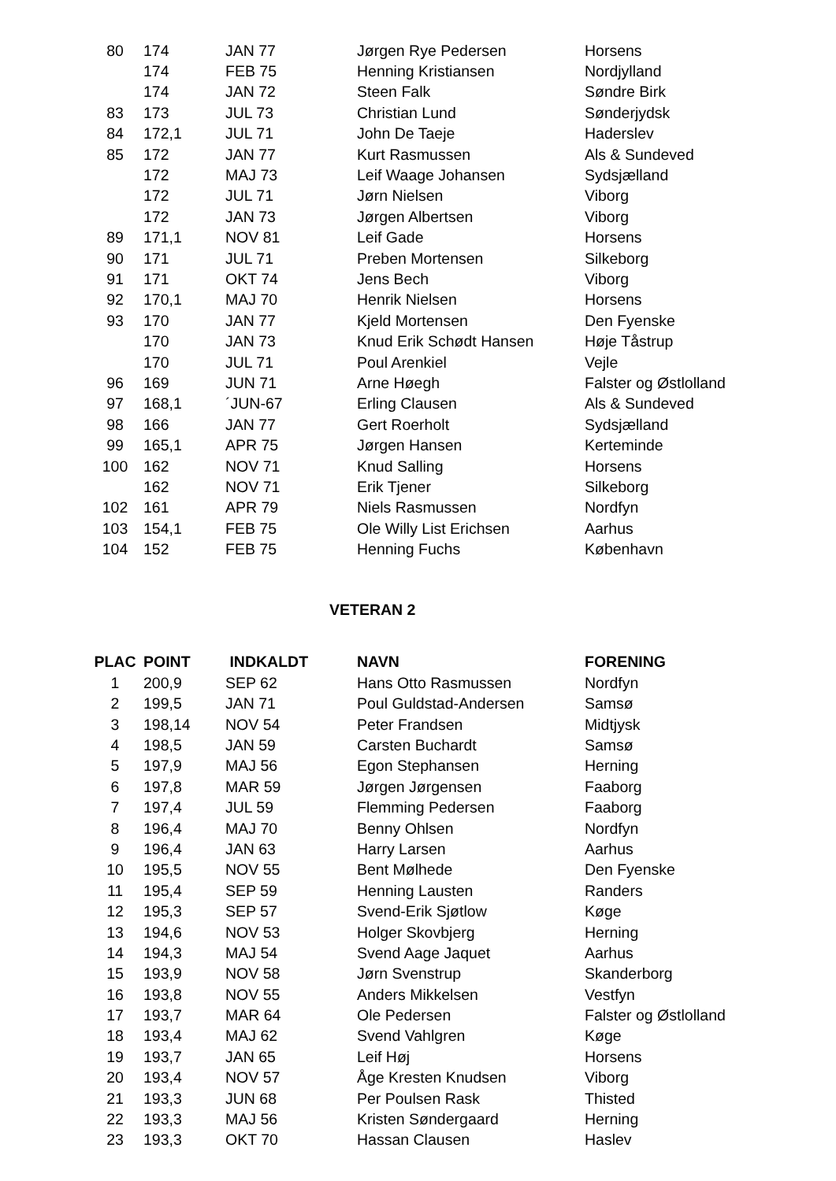| 80 | 174 | JAN 77 | Jørgen Rye Pedersen | Horsens |
| | 174 | FEB 75 | Henning Kristiansen | Nordjylland |
| | 174 | JAN 72 | Steen Falk | Søndre Birk |
| 83 | 173 | JUL 73 | Christian Lund | Sønderjydsk |
| 84 | 172,1 | JUL 71 | John De Taeje | Haderslev |
| 85 | 172 | JAN 77 | Kurt Rasmussen | Als & Sundeved |
| | 172 | MAJ 73 | Leif Waage Johansen | Sydsjælland |
| | 172 | JUL 71 | Jørn Nielsen | Viborg |
| | 172 | JAN 73 | Jørgen Albertsen | Viborg |
| 89 | 171,1 | NOV 81 | Leif Gade | Horsens |
| 90 | 171 | JUL 71 | Preben Mortensen | Silkeborg |
| 91 | 171 | OKT 74 | Jens Bech | Viborg |
| 92 | 170,1 | MAJ 70 | Henrik Nielsen | Horsens |
| 93 | 170 | JAN 77 | Kjeld Mortensen | Den Fyenske |
| | 170 | JAN 73 | Knud Erik Schødt Hansen | Høje Tåstrup |
| | 170 | JUL 71 | Poul Arenkiel | Vejle |
| 96 | 169 | JUN 71 | Arne Høegh | Falster og Østlolland |
| 97 | 168,1 | ´JUN-67 | Erling Clausen | Als & Sundeved |
| 98 | 166 | JAN 77 | Gert Roerholt | Sydsjælland |
| 99 | 165,1 | APR 75 | Jørgen Hansen | Kerteminde |
| 100 | 162 | NOV 71 | Knud Salling | Horsens |
| | 162 | NOV 71 | Erik Tjener | Silkeborg |
| 102 | 161 | APR 79 | Niels Rasmussen | Nordfyn |
| 103 | 154,1 | FEB 75 | Ole Willy List Erichsen | Aarhus |
| 104 | 152 | FEB 75 | Henning Fuchs | København |
VETERAN 2
| PLAC | POINT | INDKALDT | NAVN | FORENING |
| --- | --- | --- | --- | --- |
| 1 | 200,9 | SEP 62 | Hans Otto Rasmussen | Nordfyn |
| 2 | 199,5 | JAN 71 | Poul Guldstad-Andersen | Samsø |
| 3 | 198,14 | NOV 54 | Peter Frandsen | Midtjysk |
| 4 | 198,5 | JAN 59 | Carsten Buchardt | Samsø |
| 5 | 197,9 | MAJ 56 | Egon Stephansen | Herning |
| 6 | 197,8 | MAR 59 | Jørgen Jørgensen | Faaborg |
| 7 | 197,4 | JUL 59 | Flemming Pedersen | Faaborg |
| 8 | 196,4 | MAJ 70 | Benny Ohlsen | Nordfyn |
| 9 | 196,4 | JAN 63 | Harry Larsen | Aarhus |
| 10 | 195,5 | NOV 55 | Bent Mølhede | Den Fyenske |
| 11 | 195,4 | SEP 59 | Henning Lausten | Randers |
| 12 | 195,3 | SEP 57 | Svend-Erik Sjøtlow | Køge |
| 13 | 194,6 | NOV 53 | Holger Skovbjerg | Herning |
| 14 | 194,3 | MAJ 54 | Svend Aage Jaquet | Aarhus |
| 15 | 193,9 | NOV 58 | Jørn Svenstrup | Skanderborg |
| 16 | 193,8 | NOV 55 | Anders Mikkelsen | Vestfyn |
| 17 | 193,7 | MAR 64 | Ole Pedersen | Falster og Østlolland |
| 18 | 193,4 | MAJ 62 | Svend Vahlgren | Køge |
| 19 | 193,7 | JAN 65 | Leif Høj | Horsens |
| 20 | 193,4 | NOV 57 | Åge Kresten Knudsen | Viborg |
| 21 | 193,3 | JUN 68 | Per Poulsen Rask | Thisted |
| 22 | 193,3 | MAJ 56 | Kristen Søndergaard | Herning |
| 23 | 193,3 | OKT 70 | Hassan Clausen | Haslev |